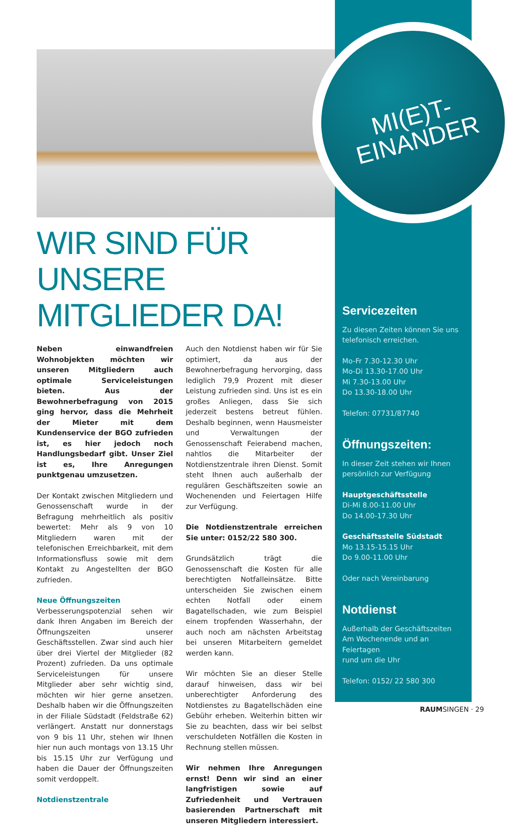MI(E)T-
EINANDER
WIR SIND FÜR
UNSERE MITGLIEDER DA!
Neben einwandfreien Wohnobjekten möchten wir unseren Mitgliedern auch optimale Serviceleistungen bieten. Aus der Bewohnerbefragung von 2015 ging hervor, dass die Mehrheit der Mieter mit dem Kundenservice der BGO zufrieden ist, es hier jedoch noch Handlungsbedarf gibt. Unser Ziel ist es, Ihre Anregungen punktgenau umzusetzen.
Der Kontakt zwischen Mitgliedern und Genossenschaft wurde in der Befragung mehrheitlich als positiv bewertet: Mehr als 9 von 10 Mitgliedern waren mit der telefonischen Erreichbarkeit, mit dem Informationsfluss sowie mit dem Kontakt zu Angestellten der BGO zufrieden.
Neue Öffnungszeiten
Verbesserungspotenzial sehen wir dank Ihren Angaben im Bereich der Öffnungszeiten unserer Geschäftsstellen. Zwar sind auch hier über drei Viertel der Mitglieder (82 Prozent) zufrieden. Da uns optimale Serviceleistungen für unsere Mitglieder aber sehr wichtig sind, möchten wir hier gerne ansetzen. Deshalb haben wir die Öffnungszeiten in der Filiale Südstadt (Feldstraße 62) verlängert. Anstatt nur donnerstags von 9 bis 11 Uhr, stehen wir Ihnen hier nun auch montags von 13.15 Uhr bis 15.15 Uhr zur Verfügung und haben die Dauer der Öffnungszeiten somit verdoppelt.
Notdienstzentrale
Auch den Notdienst haben wir für Sie optimiert, da aus der Bewohnerbefragung hervorging, dass lediglich 79,9 Prozent mit dieser Leistung zufrieden sind. Uns ist es ein großes Anliegen, dass Sie sich jederzeit bestens betreut fühlen. Deshalb beginnen, wenn Hausmeister und Verwaltungen der Genossenschaft Feierabend machen, nahtlos die Mitarbeiter der Notdienstzentrale ihren Dienst. Somit steht Ihnen auch außerhalb der regulären Geschäftszeiten sowie an Wochenenden und Feiertagen Hilfe zur Verfügung.
Die Notdienstzentrale erreichen Sie unter: 0152/22 580 300.
Grundsätzlich trägt die Genossenschaft die Kosten für alle berechtigten Notfalleinsätze. Bitte unterscheiden Sie zwischen einem echten Notfall oder einem Bagatellschaden, wie zum Beispiel einem tropfenden Wasserhahn, der auch noch am nächsten Arbeitstag bei unseren Mitarbeitern gemeldet werden kann.
Wir möchten Sie an dieser Stelle darauf hinweisen, dass wir bei unberechtigter Anforderung des Notdienstes zu Bagatellschäden eine Gebühr erheben. Weiterhin bitten wir Sie zu beachten, dass wir bei selbst verschuldeten Notfällen die Kosten in Rechnung stellen müssen.
Wir nehmen Ihre Anregungen ernst! Denn wir sind an einer langfristigen sowie auf Zufriedenheit und Vertrauen basierenden Partnerschaft mit unseren Mitgliedern interessiert.
Servicezeiten
Zu diesen Zeiten können Sie uns telefonisch erreichen.
Mo-Fr 7.30-12.30 Uhr
Mo-Di 13.30-17.00 Uhr
Mi 7.30-13.00 Uhr
Do 13.30-18.00 Uhr
Telefon: 07731/87740
Öffnungszeiten:
In dieser Zeit stehen wir Ihnen persönlich zur Verfügung
Hauptgeschäftsstelle
Di-Mi 8.00-11.00 Uhr
Do 14.00-17.30 Uhr
Geschäftsstelle Südstadt
Mo 13.15-15.15 Uhr
Do 9.00-11.00 Uhr
Oder nach Vereinbarung
Notdienst
Außerhalb der Geschäftszeiten
Am Wochenende und an Feiertagen
rund um die Uhr
Telefon: 0152/ 22 580 300
RAUMSINGEN · 29